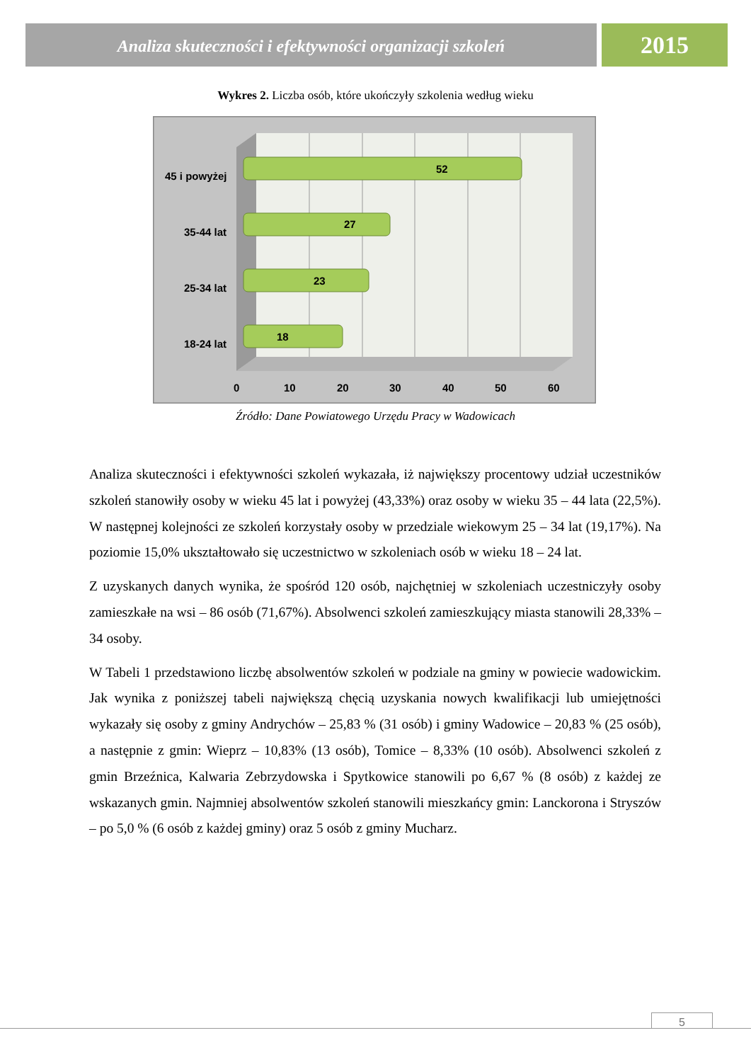Analiza skuteczności i efektywności organizacji szkoleń 2015
Wykres 2. Liczba osób, które ukończyły szkolenia według wieku
52
27
23
18
45 i powyżej
35-44 lat
25-34 lat
18-24 lat
0
10
20
30
40
50
60
Źródło: Dane Powiatowego Urzędu Pracy w Wadowicach
Analiza skuteczności i efektywności szkoleń wykazała, iż największy procentowy udział uczestników szkoleń stanowiły osoby w wieku 45 lat i powyżej (43,33%) oraz osoby w wieku 35 – 44 lata (22,5%). W następnej kolejności ze szkoleń korzystały osoby w przedziale wiekowym 25 – 34 lat (19,17%). Na poziomie 15,0% ukształtowało się uczestnictwo w szkoleniach osób w wieku 18 – 24 lat.
Z uzyskanych danych wynika, że spośród 120 osób, najchętniej w szkoleniach uczestniczyły osoby zamieszkałe na wsi – 86 osób (71,67%). Absolwenci szkoleń zamieszkujący miasta stanowili 28,33% – 34 osoby.
W Tabeli 1 przedstawiono liczbę absolwentów szkoleń w podziale na gminy w powiecie wadowickim. Jak wynika z poniższej tabeli największą chęcią uzyskania nowych kwalifikacji lub umiejętności wykazały się osoby z gminy Andrychów – 25,83 % (31 osób) i gminy Wadowice – 20,83 % (25 osób), a następnie z gmin: Wieprz – 10,83% (13 osób), Tomice – 8,33% (10 osób). Absolwenci szkoleń z gmin Brzeźnica, Kalwaria Zebrzydowska i Spytkowice stanowili po 6,67 % (8 osób) z każdej ze wskazanych gmin. Najmniej absolwentów szkoleń stanowili mieszkańcy gmin: Lanckorona i Stryszów – po 5,0 % (6 osób z każdej gminy) oraz 5 osób z gminy Mucharz.
5